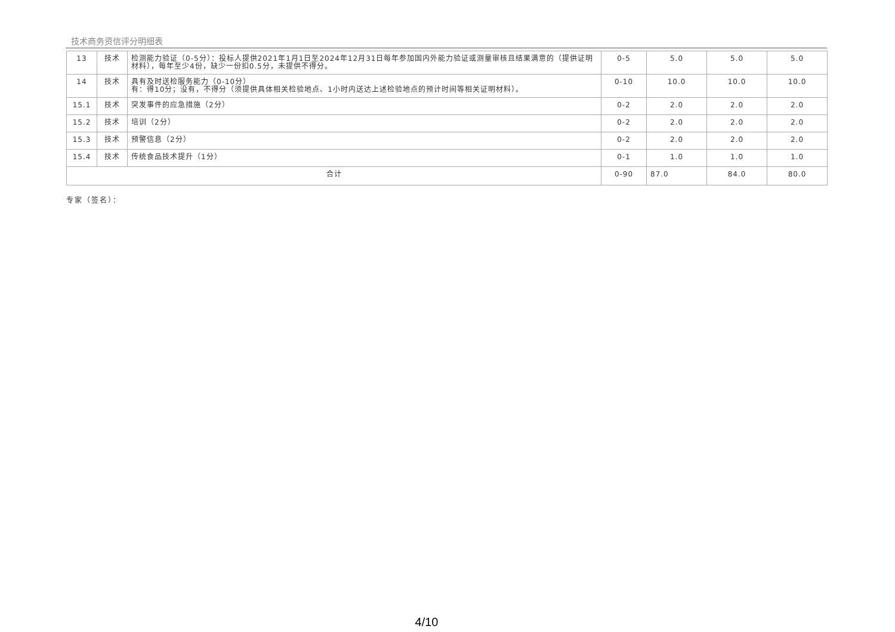技术商务资信评分明细表
| 13 | 技术 | 检测能力验证（0-5分）：投标人提供2021年1月1日至2024年12月31日每年参加国内外能力验证或测量审核且结果满意的（提供证明材料），每年至少4份，缺少一份扣0.5分，未提供不得分。 | 0-5 | 5.0 | 5.0 | 5.0 |
| 14 | 技术 | 具有及时送检服务能力（0-10分） 有：得10分；没有，不得分（须提供具体相关检验地点、1小时内送达上述检验地点的预计时间等相关证明材料）。 | 0-10 | 10.0 | 10.0 | 10.0 |
| 15.1 | 技术 | 突发事件的应急措施（2分） | 0-2 | 2.0 | 2.0 | 2.0 |
| 15.2 | 技术 | 培训（2分） | 0-2 | 2.0 | 2.0 | 2.0 |
| 15.3 | 技术 | 预警信息（2分） | 0-2 | 2.0 | 2.0 | 2.0 |
| 15.4 | 技术 | 传统食品技术提升（1分） | 0-1 | 1.0 | 1.0 | 1.0 |
| 合计 | | | 0-90 | 87.0 | 84.0 | 80.0 |
专家（签名）：
4/10